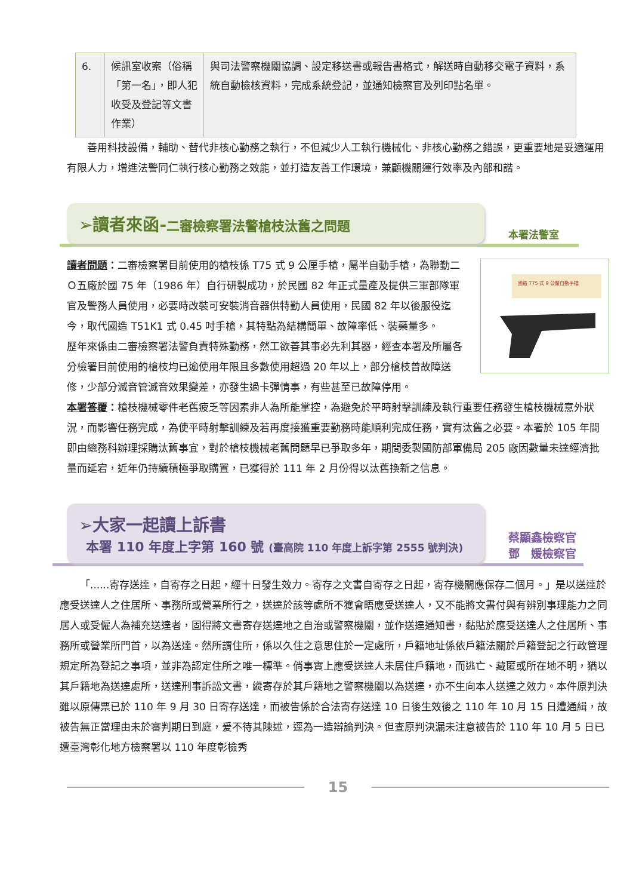| 6. | 候訊室收案（俗稱「第一名」，即人犯收受及登記等文書作業） | 與司法警察機關協調、設定移送書或報告書格式，解送時自動移交電子資料，系統自動檢核資料，完成系統登記，並通知檢察官及列印點名單。 |
善用科技設備，輔助、替代非核心勤務之執行，不但減少人工執行機械化、非核心勤務之錯誤，更重要地是妥適運用有限人力，增進法警同仁執行核心勤務之效能，並打造友善工作環境，兼顧機關運行效率及內部和諧。
➢讀者來函-二審檢察署法警槍枝汰舊之問題
本署法警室
國造 T75 式 9 公釐自動手槍
讀者問題：二審檢察署目前使用的槍枝係 T75 式 9 公厘手槍，屬半自動手槍，為聯勤二Ｏ五廠於國 75 年（1986 年）自行研製成功，於民國 82 年正式量產及提供三軍部隊軍官及警務人員使用，必要時改裝可安裝消音器供特勤人員使用，民國 82 年以後服役迄今，取代國造 T51K1 式 0.45 吋手槍，其特點為結構簡單、故障率低、裝藥量多。
歷年來係由二審檢察署法警負責特殊勤務，然工欲善其事必先利其器，經查本署及所屬各分檢署目前使用的槍枝均已逾使用年限且多數使用超過 20 年以上，部分槍枝曾故障送修，少部分滅音管滅音效果變差，亦發生過卡彈情事，有些甚至已故障停用。
本署答覆：槍枝機械零件老舊疲乏等因素非人為所能掌控，為避免於平時射擊訓練及執行重要任務發生槍枝機械意外狀況，而影響任務完成，為使平時射擊訓練及若再度接獲重要勤務時能順利完成任務，實有汰舊之必要。本署於 105 年間即由總務科辦理採購汰舊事宜，對於槍枝機械老舊問題早已爭取多年，期間委製國防部軍備局 205 廠因數量未達經濟批量而延宕，近年仍持續積極爭取購置，已獲得於 111 年 2 月份得以汰舊換新之信息。
➢大家一起讀上訴書
本署 110 年度上字第 160 號 (臺高院 110 年度上訴字第 2555 號判決)
蔡顯鑫檢察官
鄧　媛檢察官
「......寄存送達，自寄存之日起，經十日發生效力。寄存之文書自寄存之日起，寄存機關應保存二個月。」是以送達於應受送達人之住居所、事務所或營業所行之，送達於該等處所不獲會晤應受送達人，又不能將文書付與有辨別事理能力之同居人或受僱人為補充送達者，固得將文書寄存送達地之自治或警察機關，並作送達通知書，黏貼於應受送達人之住居所、事務所或營業所門首，以為送達。然所謂住所，係以久住之意思住於一定處所，戶籍地址係依戶籍法關於戶籍登記之行政管理規定所為登記之事項，並非為認定住所之唯一標準。倘事實上應受送達人未居住戶籍地，而逃亡、藏匿或所在地不明，猶以其戶籍地為送達處所，送達刑事訴訟文書，縱寄存於其戶籍地之警察機關以為送達，亦不生向本人送達之效力。本件原判決雖以原傳票已於 110 年 9 月 30 日寄存送達，而被告係於合法寄存送達 10 日後生效後之 110 年 10 月 15 日遭通緝，故被告無正當理由未於審判期日到庭，爰不待其陳述，逕為一造辯論判決。但查原判決漏未注意被告於 110 年 10 月 5 日已遭臺灣彰化地方檢察署以 110 年度彰檢秀
15